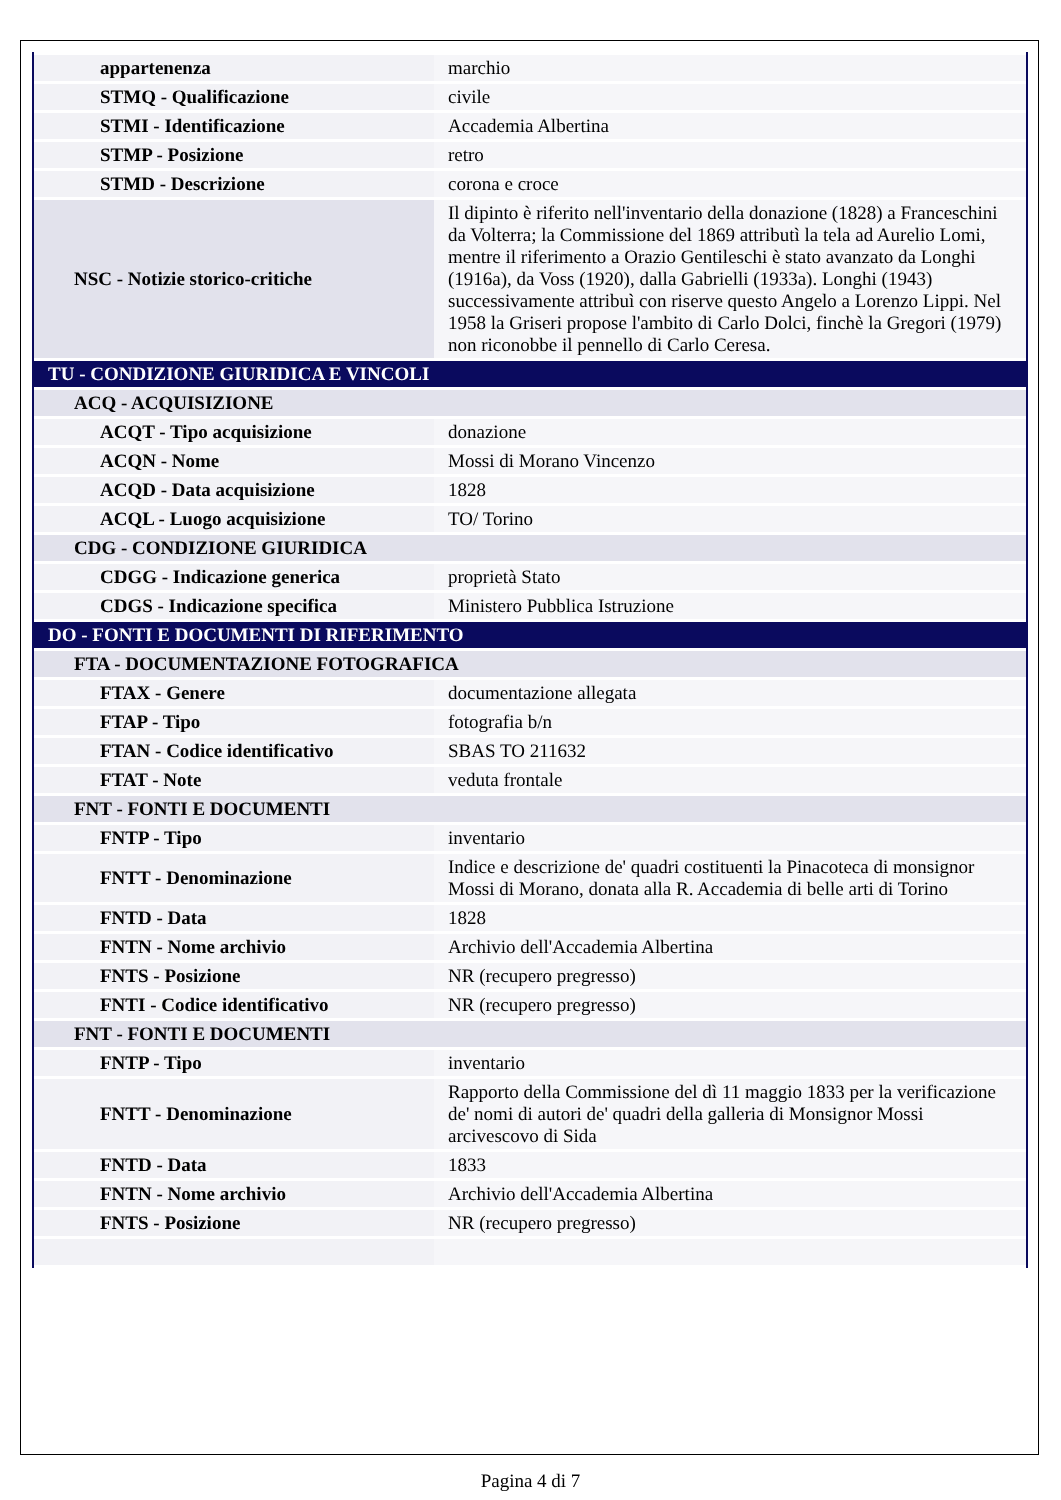| appartenenza | marchio |
| STMQ - Qualificazione | civile |
| STMI - Identificazione | Accademia Albertina |
| STMP - Posizione | retro |
| STMD - Descrizione | corona e croce |
| NSC - Notizie storico-critiche | Il dipinto è riferito nell'inventario della donazione (1828) a Franceschini da Volterra; la Commissione del 1869 attributì la tela ad Aurelio Lomi, mentre il riferimento a Orazio Gentileschi è stato avanzato da Longhi (1916a), da Voss (1920), dalla Gabrielli (1933a). Longhi (1943) successivamente attribuì con riserve questo Angelo a Lorenzo Lippi. Nel 1958 la Griseri propose l'ambito di Carlo Dolci, finchè la Gregori (1979) non riconobbe il pennello di Carlo Ceresa. |
| TU - CONDIZIONE GIURIDICA E VINCOLI | |
| ACQ - ACQUISIZIONE | |
| ACQT - Tipo acquisizione | donazione |
| ACQN - Nome | Mossi di Morano Vincenzo |
| ACQD - Data acquisizione | 1828 |
| ACQL - Luogo acquisizione | TO/ Torino |
| CDG - CONDIZIONE GIURIDICA | |
| CDGG - Indicazione generica | proprietà Stato |
| CDGS - Indicazione specifica | Ministero Pubblica Istruzione |
| DO - FONTI E DOCUMENTI DI RIFERIMENTO | |
| FTA - DOCUMENTAZIONE FOTOGRAFICA | |
| FTAX - Genere | documentazione allegata |
| FTAP - Tipo | fotografia b/n |
| FTAN - Codice identificativo | SBAS TO 211632 |
| FTAT - Note | veduta frontale |
| FNT - FONTI E DOCUMENTI | |
| FNTP - Tipo | inventario |
| FNTT - Denominazione | Indice e descrizione de' quadri costituenti la Pinacoteca di monsignor Mossi di Morano, donata alla R. Accademia di belle arti di Torino |
| FNTD - Data | 1828 |
| FNTN - Nome archivio | Archivio dell'Accademia Albertina |
| FNTS - Posizione | NR (recupero pregresso) |
| FNTI - Codice identificativo | NR (recupero pregresso) |
| FNT - FONTI E DOCUMENTI | |
| FNTP - Tipo | inventario |
| FNTT - Denominazione | Rapporto della Commissione del dì 11 maggio 1833 per la verificazione de' nomi di autori de' quadri della galleria di Monsignor Mossi arcivescovo di Sida |
| FNTD - Data | 1833 |
| FNTN - Nome archivio | Archivio dell'Accademia Albertina |
| FNTS - Posizione | NR (recupero pregresso) |
Pagina 4 di 7